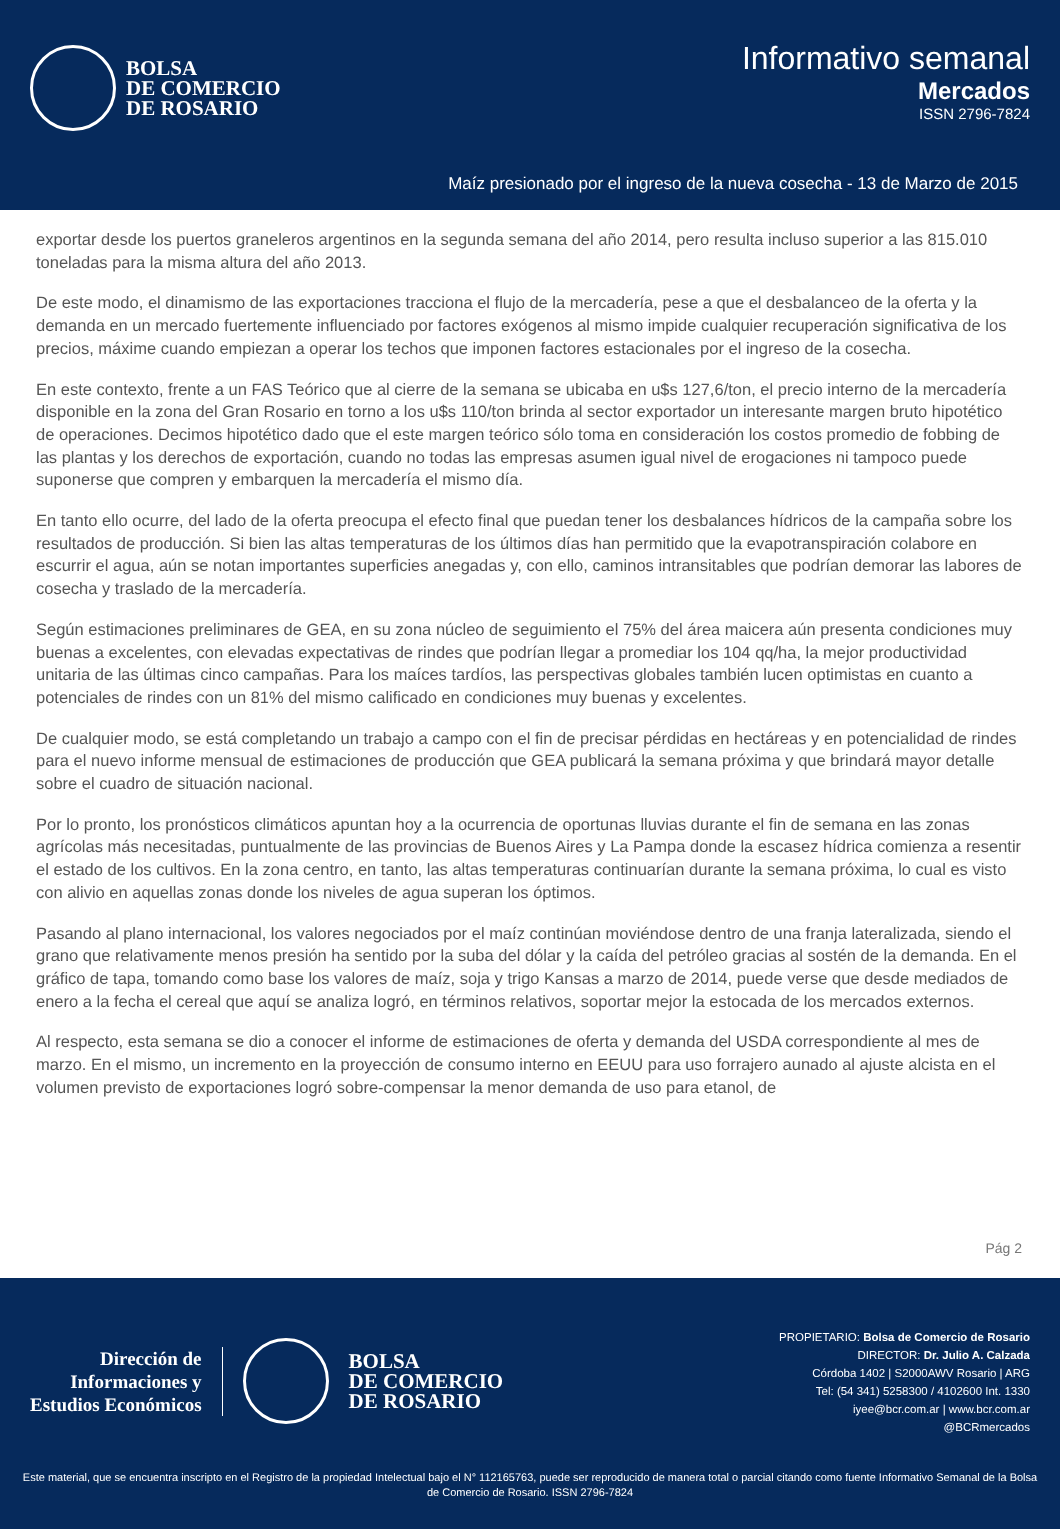BOLSA
DE COMERCIO
DE ROSARIO
Informativo semanal
Mercados
ISSN 2796-7824
Maíz presionado por el ingreso de la nueva cosecha - 13 de Marzo de 2015
exportar desde los puertos graneleros argentinos en la segunda semana del año 2014, pero resulta incluso superior a las 815.010 toneladas para la misma altura del año 2013.
De este modo, el dinamismo de las exportaciones tracciona el flujo de la mercadería, pese a que el desbalanceo de la oferta y la demanda en un mercado fuertemente influenciado por factores exógenos al mismo impide cualquier recuperación significativa de los precios, máxime cuando empiezan a operar los techos que imponen factores estacionales por el ingreso de la cosecha.
En este contexto, frente a un FAS Teórico que al cierre de la semana se ubicaba en u$s 127,6/ton, el precio interno de la mercadería disponible en la zona del Gran Rosario en torno a los u$s 110/ton brinda al sector exportador un interesante margen bruto hipotético de operaciones. Decimos hipotético dado que el este margen teórico sólo toma en consideración los costos promedio de fobbing de las plantas y los derechos de exportación, cuando no todas las empresas asumen igual nivel de erogaciones ni tampoco puede suponerse que compren y embarquen la mercadería el mismo día.
En tanto ello ocurre, del lado de la oferta preocupa el efecto final que puedan tener los desbalances hídricos de la campaña sobre los resultados de producción. Si bien las altas temperaturas de los últimos días han permitido que la evapotranspiración colabore en escurrir el agua, aún se notan importantes superficies anegadas y, con ello, caminos intransitables que podrían demorar las labores de cosecha y traslado de la mercadería.
Según estimaciones preliminares de GEA, en su zona núcleo de seguimiento el 75% del área maicera aún presenta condiciones muy buenas a excelentes, con elevadas expectativas de rindes que podrían llegar a promediar los 104 qq/ha, la mejor productividad unitaria de las últimas cinco campañas. Para los maíces tardíos, las perspectivas globales también lucen optimistas en cuanto a potenciales de rindes con un 81% del mismo calificado en condiciones muy buenas y excelentes.
De cualquier modo, se está completando un trabajo a campo con el fin de precisar pérdidas en hectáreas y en potencialidad de rindes para el nuevo informe mensual de estimaciones de producción que GEA publicará la semana próxima y que brindará mayor detalle sobre el cuadro de situación nacional.
Por lo pronto, los pronósticos climáticos apuntan hoy a la ocurrencia de oportunas lluvias durante el fin de semana en las zonas agrícolas más necesitadas, puntualmente de las provincias de Buenos Aires y La Pampa donde la escasez hídrica comienza a resentir el estado de los cultivos. En la zona centro, en tanto, las altas temperaturas continuarían durante la semana próxima, lo cual es visto con alivio en aquellas zonas donde los niveles de agua superan los óptimos.
Pasando al plano internacional, los valores negociados por el maíz continúan moviéndose dentro de una franja lateralizada, siendo el grano que relativamente menos presión ha sentido por la suba del dólar y la caída del petróleo gracias al sostén de la demanda. En el gráfico de tapa, tomando como base los valores de maíz, soja y trigo Kansas a marzo de 2014, puede verse que desde mediados de enero a la fecha el cereal que aquí se analiza logró, en términos relativos, soportar mejor la estocada de los mercados externos.
Al respecto, esta semana se dio a conocer el informe de estimaciones de oferta y demanda del USDA correspondiente al mes de marzo. En el mismo, un incremento en la proyección de consumo interno en EEUU para uso forrajero aunado al ajuste alcista en el volumen previsto de exportaciones logró sobre-compensar la menor demanda de uso para etanol, de
Pág 2
Dirección de
Informaciones y
Estudios Económicos
BOLSA
DE COMERCIO
DE ROSARIO
PROPIETARIO: Bolsa de Comercio de Rosario
DIRECTOR: Dr. Julio A. Calzada
Córdoba 1402 | S2000AWV Rosario | ARG
Tel: (54 341) 5258300 / 4102600 Int. 1330
iyee@bcr.com.ar | www.bcr.com.ar
@BCRmercados
Este material, que se encuentra inscripto en el Registro de la propiedad Intelectual bajo el N° 112165763, puede ser reproducido de manera total o parcial citando como fuente Informativo Semanal de la Bolsa de Comercio de Rosario. ISSN 2796-7824